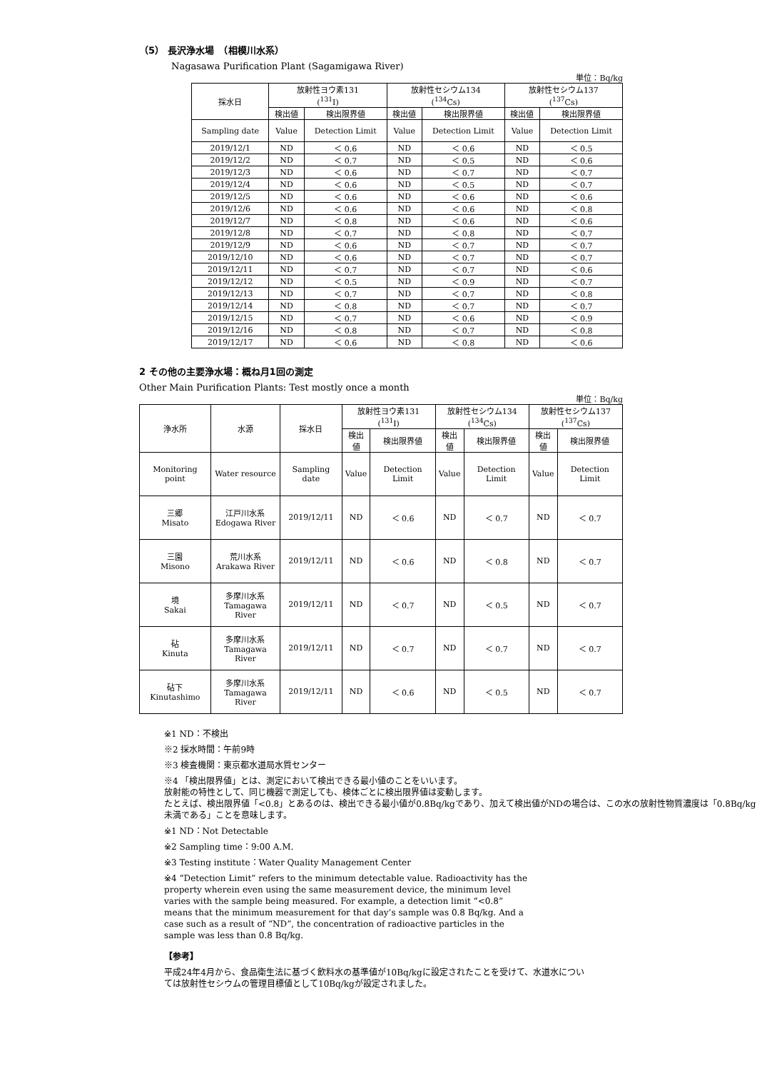（5） 長沢浄水場　（相模川水系）
Nagasawa Purification Plant (Sagamigawa River)
単位：Bq/kg
| 採水日 | 放射性ヨウ素131 (<sup>131</sup>I) | | 放射性セシウム134 (<sup>134</sup>Cs) | | 放射性セシウム137 (<sup>137</sup>Cs) | |
| --- | --- | --- | --- | --- | --- | --- |
| | 検出値 | 検出限界値 | 検出値 | 検出限界値 | 検出値 | 検出限界値 |
| Sampling date | Value | Detection Limit | Value | Detection Limit | Value | Detection Limit |
| 2019/12/1 | ND | ＜ 0.6 | ND | ＜ 0.6 | ND | ＜ 0.5 |
| 2019/12/2 | ND | ＜ 0.7 | ND | ＜ 0.5 | ND | ＜ 0.6 |
| 2019/12/3 | ND | ＜ 0.6 | ND | ＜ 0.7 | ND | ＜ 0.7 |
| 2019/12/4 | ND | ＜ 0.6 | ND | ＜ 0.5 | ND | ＜ 0.7 |
| 2019/12/5 | ND | ＜ 0.6 | ND | ＜ 0.6 | ND | ＜ 0.6 |
| 2019/12/6 | ND | ＜ 0.6 | ND | ＜ 0.6 | ND | ＜ 0.8 |
| 2019/12/7 | ND | ＜ 0.8 | ND | ＜ 0.6 | ND | ＜ 0.6 |
| 2019/12/8 | ND | ＜ 0.7 | ND | ＜ 0.8 | ND | ＜ 0.7 |
| 2019/12/9 | ND | ＜ 0.6 | ND | ＜ 0.7 | ND | ＜ 0.7 |
| 2019/12/10 | ND | ＜ 0.6 | ND | ＜ 0.7 | ND | ＜ 0.7 |
| 2019/12/11 | ND | ＜ 0.7 | ND | ＜ 0.7 | ND | ＜ 0.6 |
| 2019/12/12 | ND | ＜ 0.5 | ND | ＜ 0.9 | ND | ＜ 0.7 |
| 2019/12/13 | ND | ＜ 0.7 | ND | ＜ 0.7 | ND | ＜ 0.8 |
| 2019/12/14 | ND | ＜ 0.8 | ND | ＜ 0.7 | ND | ＜ 0.7 |
| 2019/12/15 | ND | ＜ 0.7 | ND | ＜ 0.6 | ND | ＜ 0.9 |
| 2019/12/16 | ND | ＜ 0.8 | ND | ＜ 0.7 | ND | ＜ 0.8 |
| 2019/12/17 | ND | ＜ 0.6 | ND | ＜ 0.8 | ND | ＜ 0.6 |
2 その他の主要浄水場：概ね月1回の測定
Other Main Purification Plants: Test mostly once a month
単位：Bq/kg
| 浄水所 | 水源 | 採水日 | 放射性ヨウ素131 (<sup>131</sup>I) | | 放射性セシウム134 (<sup>134</sup>Cs) | | 放射性セシウム137 (<sup>137</sup>Cs) | |
| --- | --- | --- | --- | --- | --- | --- | --- | --- |
| | | | 検出値 | 検出限界値 | 検出値 | 検出限界値 | 検出値 | 検出限界値 |
| Monitoring point | Water resource | Sampling date | Value | Detection Limit | Value | Detection Limit | Value | Detection Limit |
| 三郷 Misato | 江戸川水系 Edogawa River | 2019/12/11 | ND | ＜ 0.6 | ND | ＜ 0.7 | ND | ＜ 0.7 |
| 三園 Misono | 荒川水系 Arakawa River | 2019/12/11 | ND | ＜ 0.6 | ND | ＜ 0.8 | ND | ＜ 0.7 |
| 境 Sakai | 多摩川水系 Tamagawa River | 2019/12/11 | ND | ＜ 0.7 | ND | ＜ 0.5 | ND | ＜ 0.7 |
| 砧 Kinuta | 多摩川水系 Tamagawa River | 2019/12/11 | ND | ＜ 0.7 | ND | ＜ 0.7 | ND | ＜ 0.7 |
| 砧下 Kinutashimo | 多摩川水系 Tamagawa River | 2019/12/11 | ND | ＜ 0.6 | ND | ＜ 0.5 | ND | ＜ 0.7 |
※1 ND：不検出
※2 採水時間：午前9時
※3 検査機関：東京都水道局水質センター
※4 「検出限界値」とは、測定において検出できる最小値のことをいいます。
放射能の特性として、同じ機器で測定しても、検体ごとに検出限界値は変動します。
たとえば、検出限界値「<0.8」とあるのは、検出できる最小値が0.8Bq/kgであり、加えて検出値がNDの場合は、この水の放射性物質濃度は「0.8Bq/kg未満である」ことを意味します。
※1 ND：Not Detectable
※2 Sampling time：9:00 A.M.
※3 Testing institute：Water Quality Management Center
※4 “Detection Limit” refers to the minimum detectable value. Radioactivity has the property wherein even using the same measurement device, the minimum level varies with the sample being measured. For example, a detection limit “<0.8” means that the minimum measurement for that day’s sample was 0.8 Bq/kg. And a case such as a result of “ND”, the concentration of radioactive particles in the sample was less than 0.8 Bq/kg.
【参考】
平成24年4月から、食品衛生法に基づく飲料水の基準値が10Bq/kgに設定されたことを受けて、水道水については放射性セシウムの管理目標値として10Bq/kgが設定されました。